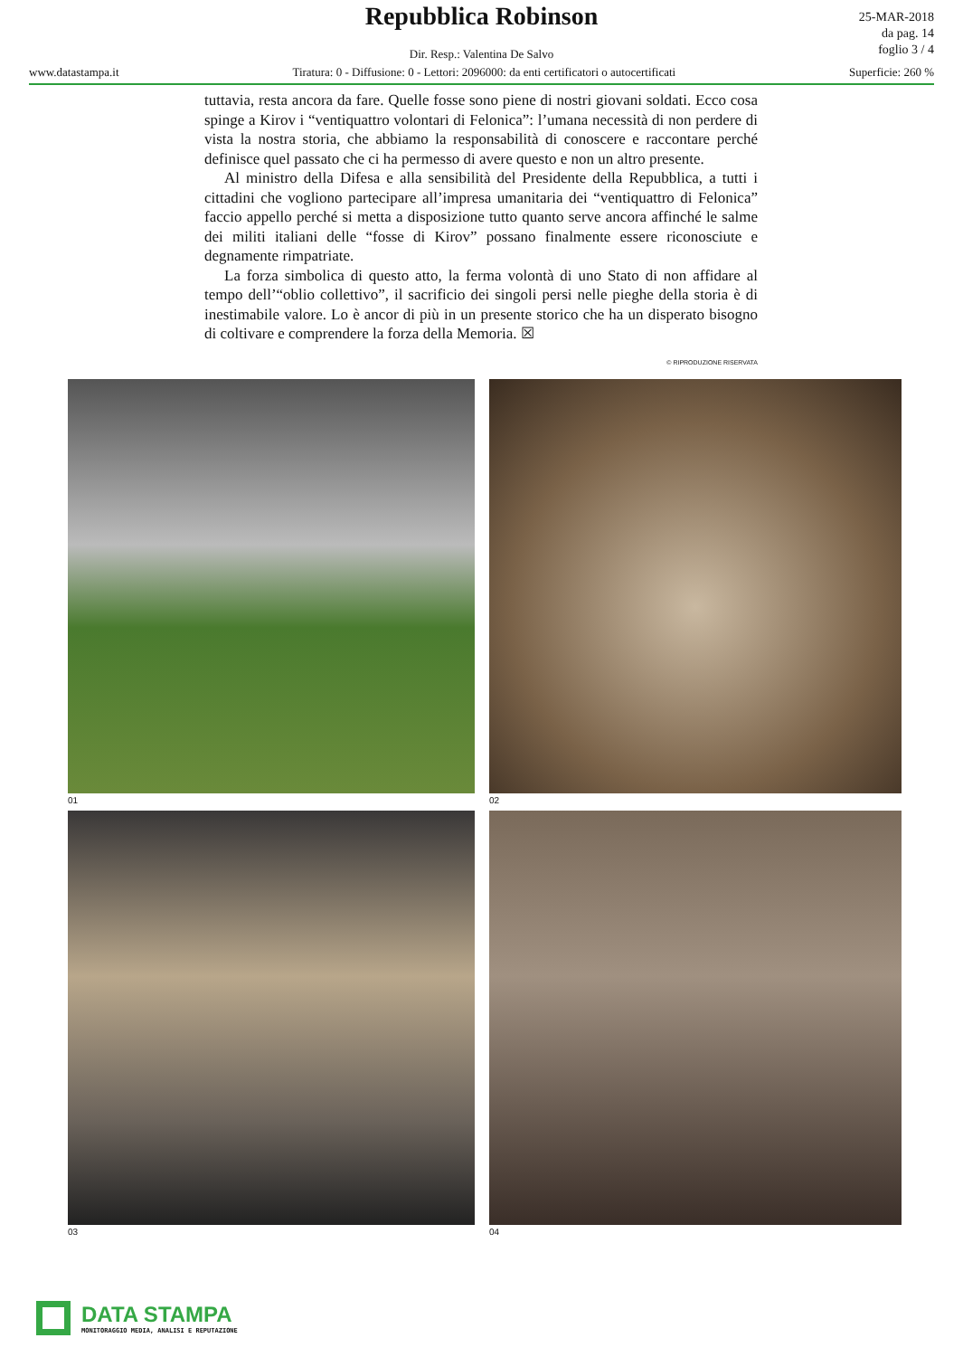Repubblica Robinson
Dir. Resp.: Valentina De Salvo
www.datastampa.it Tiratura: 0 - Diffusione: 0 - Lettori: 2096000: da enti certificatori o autocertificati Superficie: 260 %
25-MAR-2018
da pag. 14
foglio 3 / 4
tuttavia, resta ancora da fare. Quelle fosse sono piene di nostri giovani soldati. Ecco cosa spinge a Kirov i “ventiquattro volontari di Felonica”: l’umana necessità di non perdere di vista la nostra storia, che abbiamo la responsabilità di conoscere e raccontare perché definisce quel passato che ci ha permesso di avere questo e non un altro presente.
Al ministro della Difesa e alla sensibilità del Presidente della Repubblica, a tutti i cittadini che vogliono partecipare all’impresa umanitaria dei “ventiquattro di Felonica” faccio appello perché si metta a disposizione tutto quanto serve ancora affinché le salme dei militi italiani delle “fosse di Kirov” possano finalmente essere riconosciute e degnamente rimpatriate.
La forza simbolica di questo atto, la ferma volontà di uno Stato di non affidare al tempo dell’“oblio collettivo”, il sacrificio dei singoli persi nelle pieghe della storia è di inestimabile valore. Lo è ancor di più in un presente storico che ha un disperato bisogno di coltivare e comprendere la forza della Memoria. ☒
© RIPRODUZIONE RISERVATA
01
02
03
04
DATA STAMPA
MONITORAGGIO MEDIA, ANALISI E REPUTAZIONE